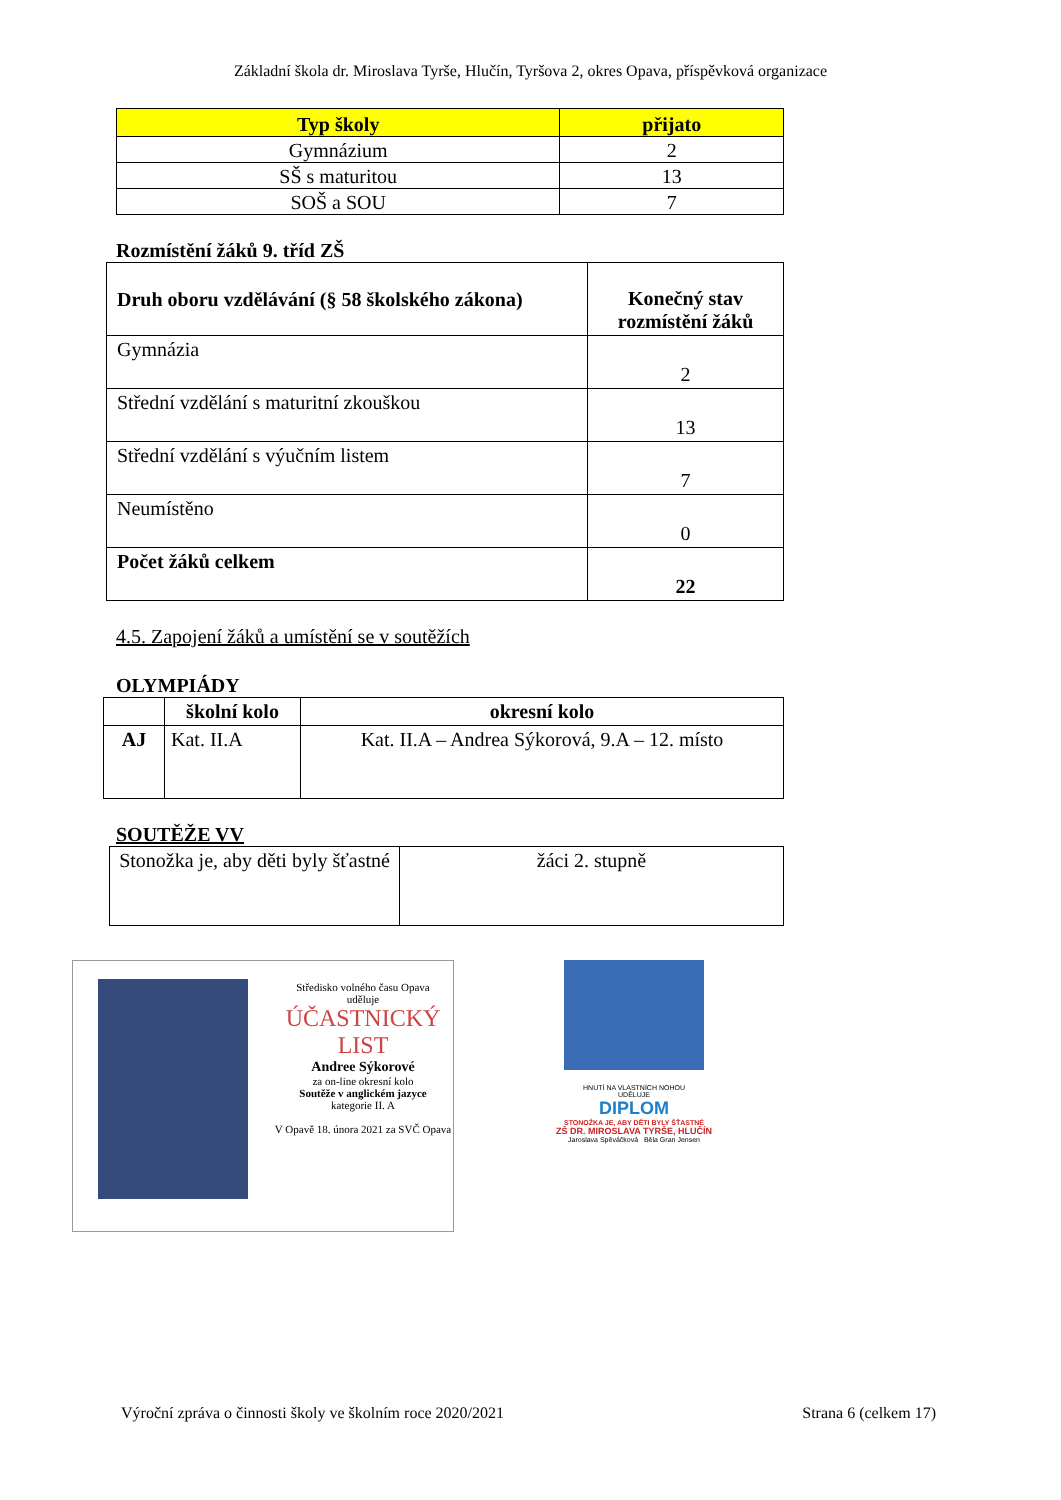Základní škola dr. Miroslava Tyrše, Hlučín, Tyršova 2, okres Opava, příspěvková organizace
| Typ školy | přijato |
| --- | --- |
| Gymnázium | 2 |
| SŠ s maturitou | 13 |
| SOŠ a SOU | 7 |
Rozmístění žáků 9. tříd ZŠ
| Druh oboru vzdělávání (§ 58 školského zákona) | Konečný stav rozmístění žáků |
| Gymnázia | 2 |
| Střední vzdělání s maturitní zkouškou | 13 |
| Střední vzdělání s výučním listem | 7 |
| Neumístěno | 0 |
| Počet žáků celkem | 22 |
4.5. Zapojení žáků a umístění se v soutěžích
OLYMPIÁDY
| | školní kolo | okresní kolo |
| --- | --- | --- |
| AJ | Kat. II.A | Kat. II.A – Andrea Sýkorová, 9.A – 12. místo |
SOUTĚŽE VV
| Stonožka je, aby děti byly šťastné | žáci 2. stupně |
Středisko volného času Opava
uděluje
ÚČASTNICKÝ LIST
Andree Sýkorové
za on-line okresní kolo
Soutěže v anglickém jazyce
kategorie II. A
V Opavě 18. února 2021 za SVČ Opava
HNUTÍ NA VLASTNÍCH NOHOU
UDĚLUJE
DIPLOM
STONOŽKA JE, ABY DĚTI BYLY ŠŤASTNÉ
ZŠ DR. MIROSLAVA TYRŠE, HLUČÍN
Jaroslava Spěváčková Běla Gran Jensen
Výroční zpráva o činnosti školy ve školním roce 2020/2021 Strana 6 (celkem 17)